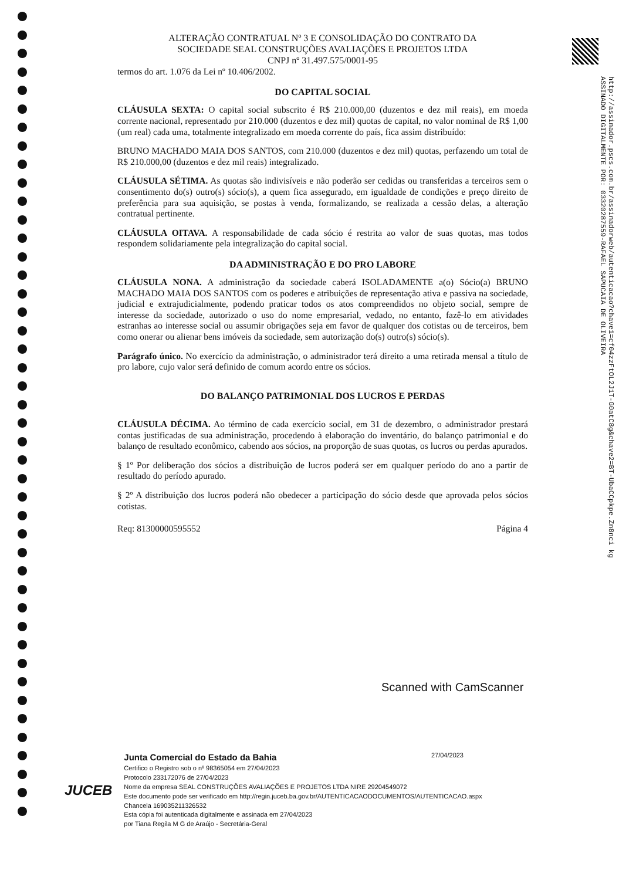http://assinador.pscs.com.br/assinadorweb/autenticacao?chave1=cf04zzFtOL2J1T-G0atC8g&chave2=BT-UbaCCpkpe.Zn8nci kg
ASSINADO DIGITALMENTE POR: 03320287559-RAFAEL SAPUCAIA DE OLIVEIRA
ALTERAÇÃO CONTRATUAL Nº 3 E CONSOLIDAÇÃO DO CONTRATO DA
SOCIEDADE SEAL CONSTRUÇÕES AVALIAÇÕES E PROJETOS LTDA
CNPJ nº 31.497.575/0001-95
termos do art. 1.076 da Lei nº 10.406/2002.
DO CAPITAL SOCIAL
CLÁUSULA SEXTA: O capital social subscrito é R$ 210.000,00 (duzentos e dez mil reais), em moeda corrente nacional, representado por 210.000 (duzentos e dez mil) quotas de capital, no valor nominal de R$ 1,00 (um real) cada uma, totalmente integralizado em moeda corrente do país, fica assim distribuído:
BRUNO MACHADO MAIA DOS SANTOS, com 210.000 (duzentos e dez mil) quotas, perfazendo um total de R$ 210.000,00 (duzentos e dez mil reais) integralizado.
CLÁUSULA SÉTIMA. As quotas são indivisíveis e não poderão ser cedidas ou transferidas a terceiros sem o consentimento do(s) outro(s) sócio(s), a quem fica assegurado, em igualdade de condições e preço direito de preferência para sua aquisição, se postas à venda, formalizando, se realizada a cessão delas, a alteração contratual pertinente.
CLÁUSULA OITAVA. A responsabilidade de cada sócio é restrita ao valor de suas quotas, mas todos respondem solidariamente pela integralização do capital social.
DA ADMINISTRAÇÃO E DO PRO LABORE
CLÁUSULA NONA. A administração da sociedade caberá ISOLADAMENTE a(o) Sócio(a) BRUNO MACHADO MAIA DOS SANTOS com os poderes e atribuições de representação ativa e passiva na sociedade, judicial e extrajudicialmente, podendo praticar todos os atos compreendidos no objeto social, sempre de interesse da sociedade, autorizado o uso do nome empresarial, vedado, no entanto, fazê-lo em atividades estranhas ao interesse social ou assumir obrigações seja em favor de qualquer dos cotistas ou de terceiros, bem como onerar ou alienar bens imóveis da sociedade, sem autorização do(s) outro(s) sócio(s).
Parágrafo único. No exercício da administração, o administrador terá direito a uma retirada mensal a título de pro labore, cujo valor será definido de comum acordo entre os sócios.
DO BALANÇO PATRIMONIAL DOS LUCROS E PERDAS
CLÁUSULA DÉCIMA. Ao término de cada exercício social, em 31 de dezembro, o administrador prestará contas justificadas de sua administração, procedendo à elaboração do inventário, do balanço patrimonial e do balanço de resultado econômico, cabendo aos sócios, na proporção de suas quotas, os lucros ou perdas apurados.
§ 1º Por deliberação dos sócios a distribuição de lucros poderá ser em qualquer período do ano a partir de resultado do período apurado.
§ 2º A distribuição dos lucros poderá não obedecer a participação do sócio desde que aprovada pelos sócios cotistas.
Req: 81300000595552 Página 4
Scanned with CamScanner
JUCEB
Junta Comercial do Estado da Bahia 27/04/2023
Certifico o Registro sob o nº 98365054 em 27/04/2023
Protocolo 233172076 de 27/04/2023
Nome da empresa SEAL CONSTRUÇÕES AVALIAÇÕES E PROJETOS LTDA NIRE 29204549072
Este documento pode ser verificado em http://regin.juceb.ba.gov.br/AUTENTICACAODOCUMENTOS/AUTENTICACAO.aspx
Chancela 169035211326532
Esta cópia foi autenticada digitalmente e assinada em 27/04/2023
por Tiana Regila M G de Araújo - Secretária-Geral